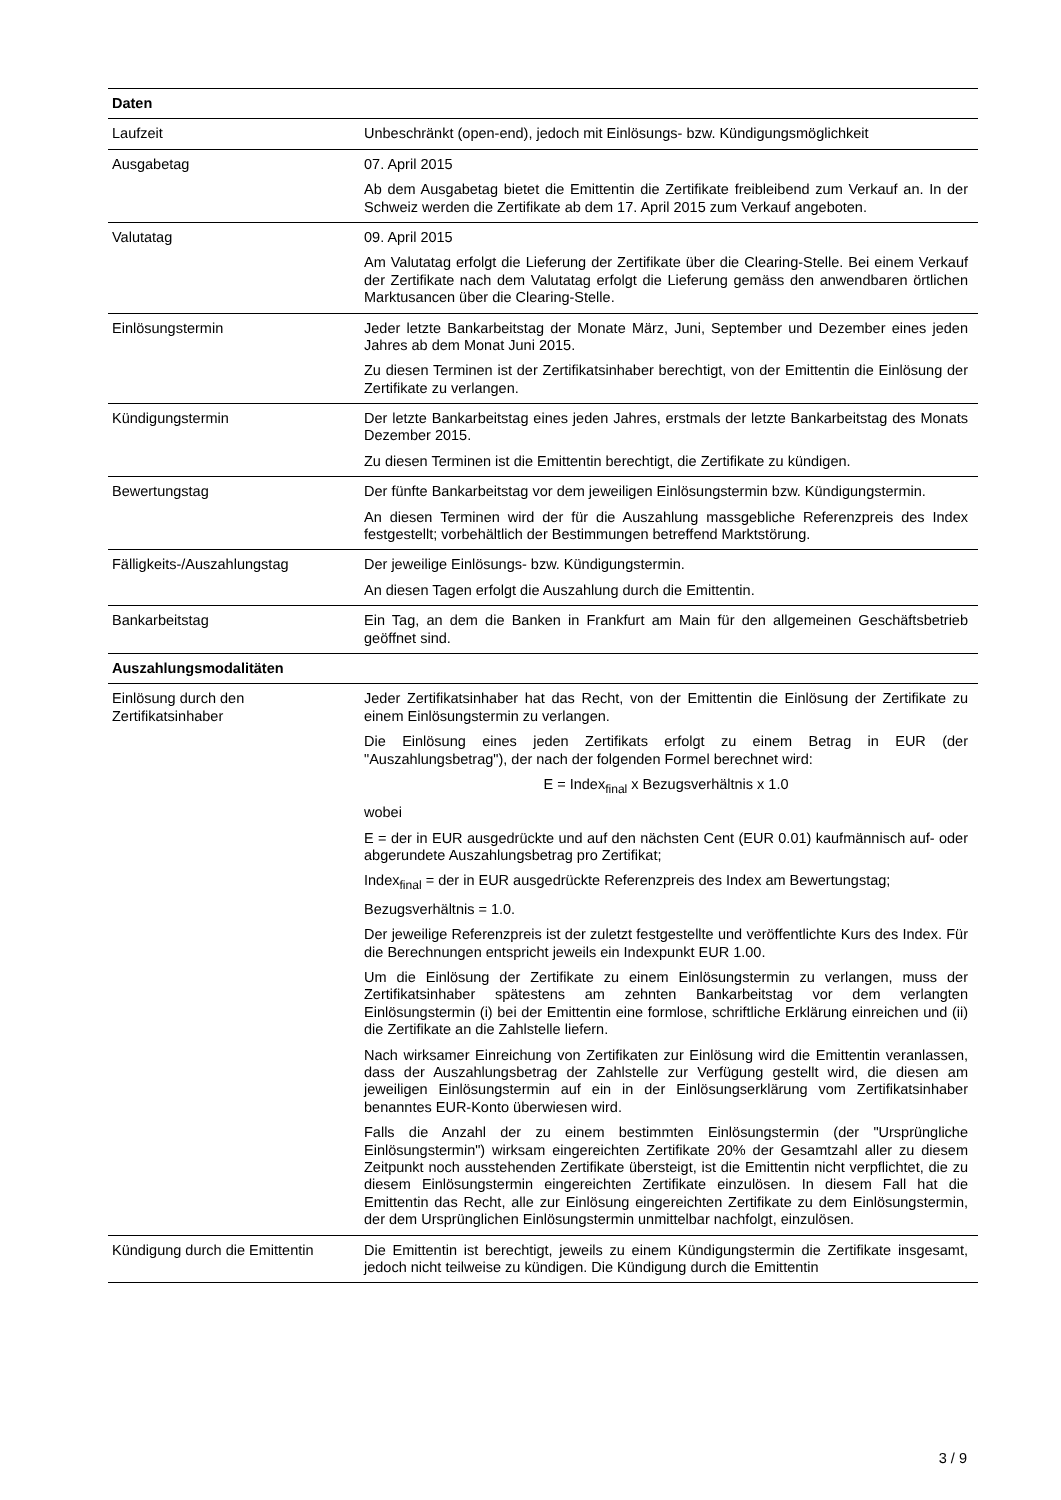| Daten | |
| --- | --- |
| Laufzeit | Unbeschränkt (open-end), jedoch mit Einlösungs- bzw. Kündigungsmöglichkeit |
| Ausgabetag | 07. April 2015 Ab dem Ausgabetag bietet die Emittentin die Zertifikate freibleibend zum Verkauf an. In der Schweiz werden die Zertifikate ab dem 17. April 2015 zum Verkauf angeboten. |
| Valutatag | 09. April 2015 Am Valutatag erfolgt die Lieferung der Zertifikate über die Clearing-Stelle. Bei einem Verkauf der Zertifikate nach dem Valutatag erfolgt die Lieferung gemäss den anwendbaren örtlichen Marktusancen über die Clearing-Stelle. |
| Einlösungstermin | Jeder letzte Bankarbeitstag der Monate März, Juni, September und Dezember eines jeden Jahres ab dem Monat Juni 2015. Zu diesen Terminen ist der Zertifikatsinhaber berechtigt, von der Emittentin die Einlösung der Zertifikate zu verlangen. |
| Kündigungstermin | Der letzte Bankarbeitstag eines jeden Jahres, erstmals der letzte Bankarbeitstag des Monats Dezember 2015. Zu diesen Terminen ist die Emittentin berechtigt, die Zertifikate zu kündigen. |
| Bewertungstag | Der fünfte Bankarbeitstag vor dem jeweiligen Einlösungstermin bzw. Kündigungstermin. An diesen Terminen wird der für die Auszahlung massgebliche Referenzpreis des Index festgestellt; vorbehältlich der Bestimmungen betreffend Marktstörung. |
| Fälligkeits-/Auszahlungstag | Der jeweilige Einlösungs- bzw. Kündigungstermin. An diesen Tagen erfolgt die Auszahlung durch die Emittentin. |
| Bankarbeitstag | Ein Tag, an dem die Banken in Frankfurt am Main für den allgemeinen Geschäftsbetrieb geöffnet sind. |
| Auszahlungsmodalitäten | |
| Einlösung durch den Zertifikatsinhaber | Jeder Zertifikatsinhaber hat das Recht, von der Emittentin die Einlösung der Zertifikate zu einem Einlösungstermin zu verlangen. Die Einlösung eines jeden Zertifikats erfolgt zu einem Betrag in EUR (der "Auszahlungsbetrag"), der nach der folgenden Formel berechnet wird: E = Index<sub>final</sub> x Bezugsverhältnis x 1.0 wobei E = der in EUR ausgedrückte und auf den nächsten Cent (EUR 0.01) kaufmännisch auf- oder abgerundete Auszahlungsbetrag pro Zertifikat; Index<sub>final</sub> = der in EUR ausgedrückte Referenzpreis des Index am Bewertungstag; Bezugsverhältnis = 1.0. Der jeweilige Referenzpreis ist der zuletzt festgestellte und veröffentlichte Kurs des Index. Für die Berechnungen entspricht jeweils ein Indexpunkt EUR 1.00. Um die Einlösung der Zertifikate zu einem Einlösungstermin zu verlangen, muss der Zertifikatsinhaber spätestens am zehnten Bankarbeitstag vor dem verlangten Einlösungstermin (i) bei der Emittentin eine formlose, schriftliche Erklärung einreichen und (ii) die Zertifikate an die Zahlstelle liefern. Nach wirksamer Einreichung von Zertifikaten zur Einlösung wird die Emittentin veranlassen, dass der Auszahlungsbetrag der Zahlstelle zur Verfügung gestellt wird, die diesen am jeweiligen Einlösungstermin auf ein in der Einlösungserklärung vom Zertifikatsinhaber benanntes EUR-Konto überwiesen wird. Falls die Anzahl der zu einem bestimmten Einlösungstermin (der "Ursprüngliche Einlösungstermin") wirksam eingereichten Zertifikate 20% der Gesamtzahl aller zu diesem Zeitpunkt noch ausstehenden Zertifikate übersteigt, ist die Emittentin nicht verpflichtet, die zu diesem Einlösungstermin eingereichten Zertifikate einzulösen. In diesem Fall hat die Emittentin das Recht, alle zur Einlösung eingereichten Zertifikate zu dem Einlösungstermin, der dem Ursprünglichen Einlösungstermin unmittelbar nachfolgt, einzulösen. |
| Kündigung durch die Emittentin | Die Emittentin ist berechtigt, jeweils zu einem Kündigungstermin die Zertifikate insgesamt, jedoch nicht teilweise zu kündigen. Die Kündigung durch die Emittentin |
3 / 9